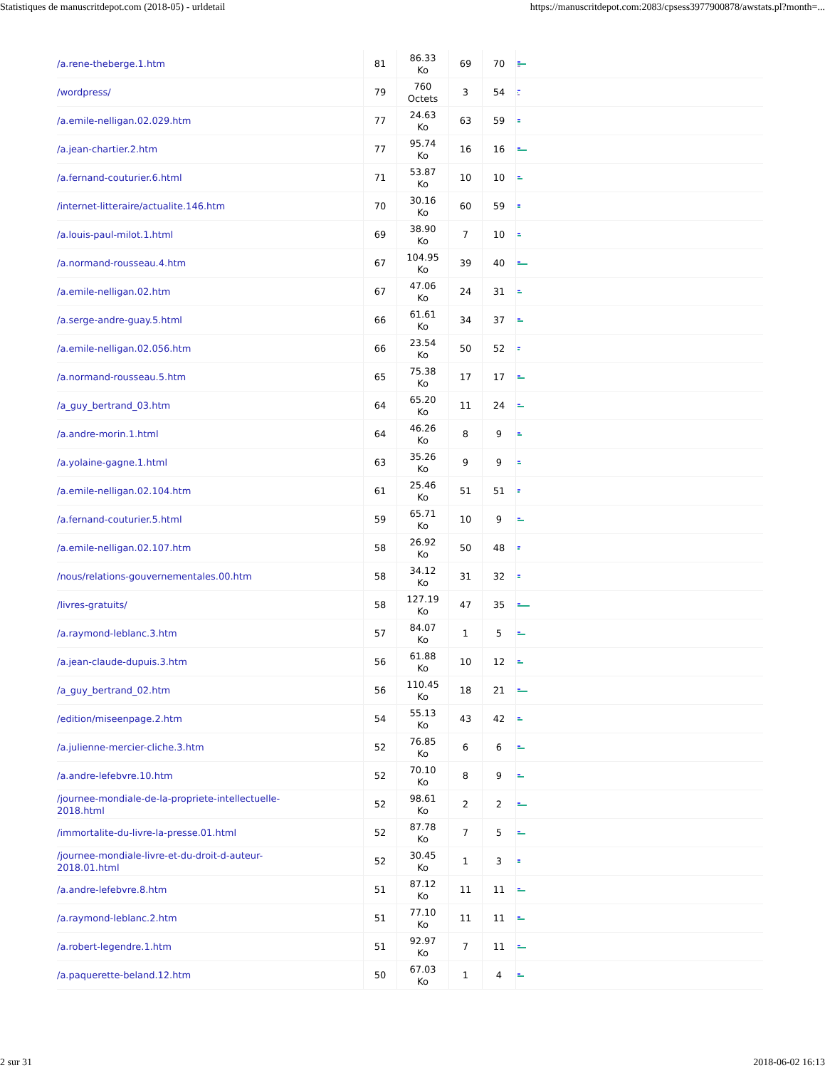Statistiques de manuscritdepot.com (2018-05) - urldetail https://manuscritdepot.com:2083/cpsess3977900878/awstats.pl?month=...
| /a.rene-theberge.1.htm | 81 | 86.33 Ko | 69 | 70 | |
| /wordpress/ | 79 | 760 Octets | 3 | 54 | |
| /a.emile-nelligan.02.029.htm | 77 | 24.63 Ko | 63 | 59 | |
| /a.jean-chartier.2.htm | 77 | 95.74 Ko | 16 | 16 | |
| /a.fernand-couturier.6.html | 71 | 53.87 Ko | 10 | 10 | |
| /internet-litteraire/actualite.146.htm | 70 | 30.16 Ko | 60 | 59 | |
| /a.louis-paul-milot.1.html | 69 | 38.90 Ko | 7 | 10 | |
| /a.normand-rousseau.4.htm | 67 | 104.95 Ko | 39 | 40 | |
| /a.emile-nelligan.02.htm | 67 | 47.06 Ko | 24 | 31 | |
| /a.serge-andre-guay.5.html | 66 | 61.61 Ko | 34 | 37 | |
| /a.emile-nelligan.02.056.htm | 66 | 23.54 Ko | 50 | 52 | |
| /a.normand-rousseau.5.htm | 65 | 75.38 Ko | 17 | 17 | |
| /a_guy_bertrand_03.htm | 64 | 65.20 Ko | 11 | 24 | |
| /a.andre-morin.1.html | 64 | 46.26 Ko | 8 | 9 | |
| /a.yolaine-gagne.1.html | 63 | 35.26 Ko | 9 | 9 | |
| /a.emile-nelligan.02.104.htm | 61 | 25.46 Ko | 51 | 51 | |
| /a.fernand-couturier.5.html | 59 | 65.71 Ko | 10 | 9 | |
| /a.emile-nelligan.02.107.htm | 58 | 26.92 Ko | 50 | 48 | |
| /nous/relations-gouvernementales.00.htm | 58 | 34.12 Ko | 31 | 32 | |
| /livres-gratuits/ | 58 | 127.19 Ko | 47 | 35 | |
| /a.raymond-leblanc.3.htm | 57 | 84.07 Ko | 1 | 5 | |
| /a.jean-claude-dupuis.3.htm | 56 | 61.88 Ko | 10 | 12 | |
| /a_guy_bertrand_02.htm | 56 | 110.45 Ko | 18 | 21 | |
| /edition/miseenpage.2.htm | 54 | 55.13 Ko | 43 | 42 | |
| /a.julienne-mercier-cliche.3.htm | 52 | 76.85 Ko | 6 | 6 | |
| /a.andre-lefebvre.10.htm | 52 | 70.10 Ko | 8 | 9 | |
| /journee-mondiale-de-la-propriete-intellectuelle- 2018.html | 52 | 98.61 Ko | 2 | 2 | |
| /immortalite-du-livre-la-presse.01.html | 52 | 87.78 Ko | 7 | 5 | |
| /journee-mondiale-livre-et-du-droit-d-auteur- 2018.01.html | 52 | 30.45 Ko | 1 | 3 | |
| /a.andre-lefebvre.8.htm | 51 | 87.12 Ko | 11 | 11 | |
| /a.raymond-leblanc.2.htm | 51 | 77.10 Ko | 11 | 11 | |
| /a.robert-legendre.1.htm | 51 | 92.97 Ko | 7 | 11 | |
| /a.paquerette-beland.12.htm | 50 | 67.03 Ko | 1 | 4 | |
2 sur 31 2018-06-02 16:13